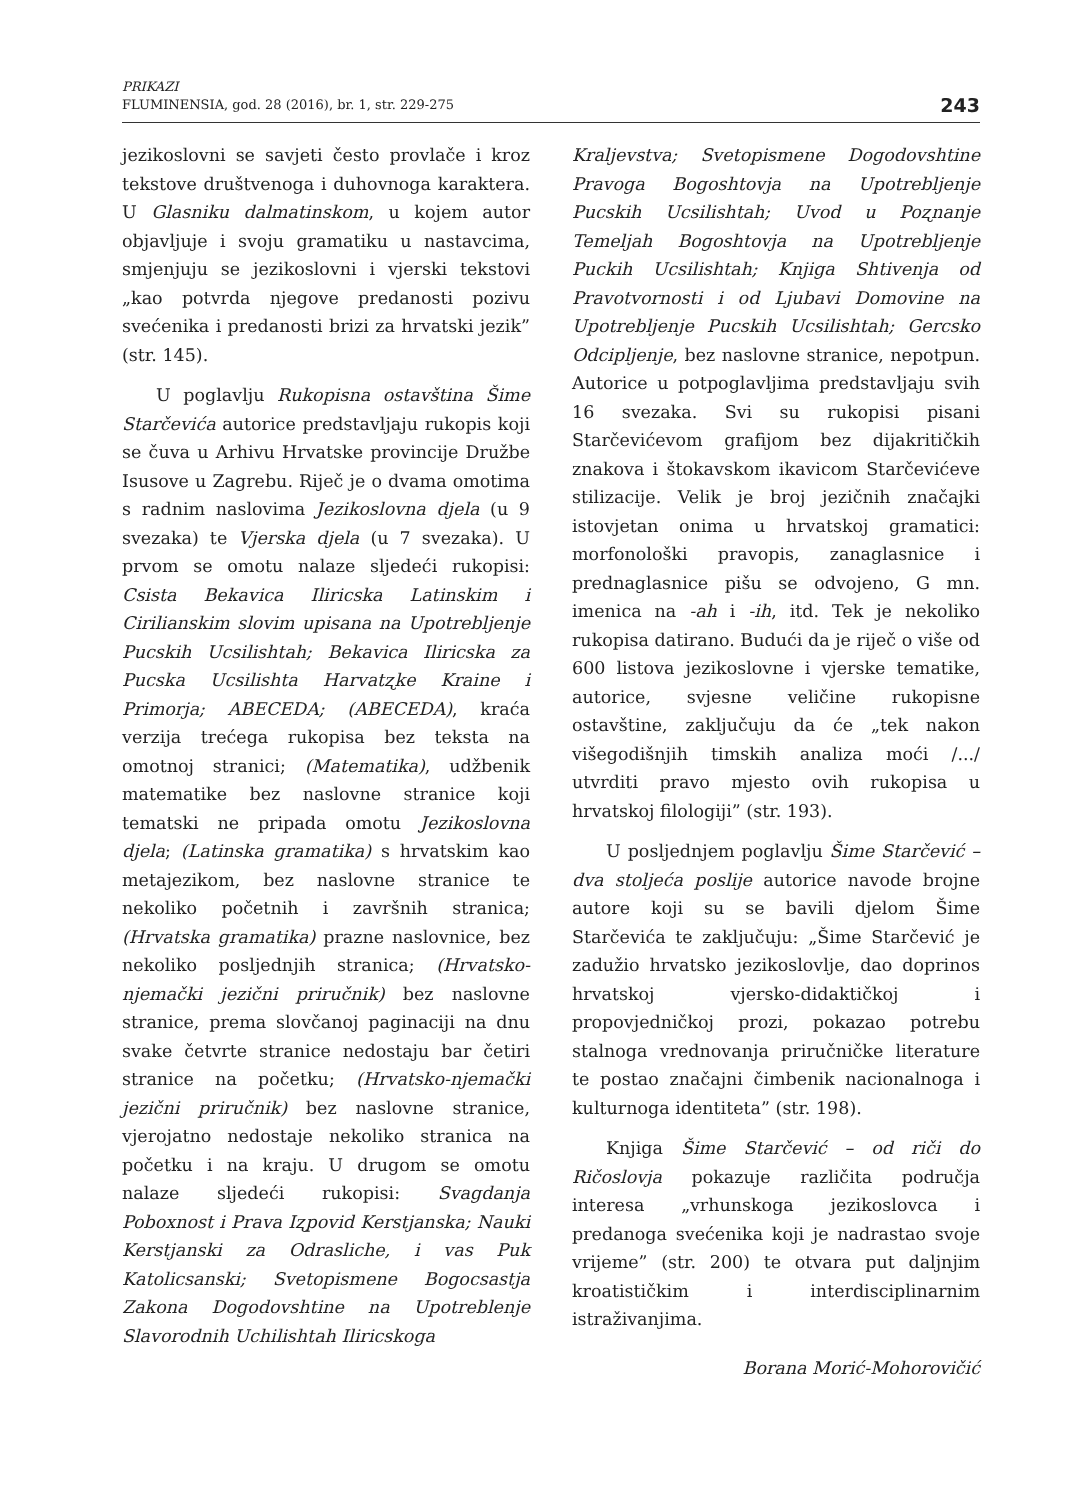PRIKAZI
FLUMINENSIA, god. 28 (2016), br. 1, str. 229-275
243
jezikoslovni se savjeti često provlače i kroz tekstove društvenoga i duhovnoga karaktera. U Glasniku dalmatinskom, u kojem autor objavljuje i svoju gramatiku u nastavcima, smjenjuju se jezikoslovni i vjerski tekstovi „kao potvrda njegove predanosti pozivu svećenika i predanosti brizi za hrvatski jezik” (str. 145).
U poglavlju Rukopisna ostavština Šime Starčevića autorice predstavljaju rukopis koji se čuva u Arhivu Hrvatske provincije Družbe Isusove u Zagrebu. Riječ je o dvama omotima s radnim naslovima Jezikoslovna djela (u 9 svezaka) te Vjerska djela (u 7 svezaka). U prvom se omotu nalaze sljedeći rukopisi: Csista Bekavica Iliricska Latinskim i Cirilianskim slovim upisana na Upotrebljenje Pucskih Ucsilishtah; Bekavica Iliricska za Pucska Ucsilishta Harvatʐke Kraine i Primorja; ABECEDA; (ABECEDA), kraća verzija trećega rukopisa bez teksta na omotnoj stranici; (Matematika), udžbenik matematike bez naslovne stranice koji tematski ne pripada omotu Jezikoslovna djela; (Latinska gramatika) s hrvatskim kao metajezikom, bez naslovne stranice te nekoliko početnih i završnih stranica; (Hrvatska gramatika) prazne naslovnice, bez nekoliko posljednjih stranica; (Hrvatsko-njemački jezični priručnik) bez naslovne stranice, prema slovčanoj paginaciji na dnu svake četvrte stranice nedostaju bar četiri stranice na početku; (Hrvatsko-njemački jezični priručnik) bez naslovne stranice, vjerojatno nedostaje nekoliko stranica na početku i na kraju. U drugom se omotu nalaze sljedeći rukopisi: Svagdanja Poboxnost i Prava Iʐpovid Kerstjanska; Nauki Kerstjanski za Odrasliche, i vas Puk Katolicsanski; Svetopismene Bogocsastja Zakona Dogodovshtine na Upotreblenje Slavorodnih Uchilishtah Iliricskoga
Kraljevstva; Svetopismene Dogodovshtine Pravoga Bogoshtovja na Upotrebljenje Pucskih Ucsilishtah; Uvod u Poʐnanje Temeljah Bogoshtovja na Upotrebljenje Puckih Ucsilishtah; Knjiga Shtivenja od Pravotvornosti i od Ljubavi Domovine na Upotrebljenje Pucskih Ucsilishtah; Gercsko Odcipljenje, bez naslovne stranice, nepotpun. Autorice u potpoglavljima predstavljaju svih 16 svezaka. Svi su rukopisi pisani Starčevićevom grafijom bez dijakritičkih znakova i štokavskom ikavicom Starčevićeve stilizacije. Velik je broj jezičnih značajki istovjetan onima u hrvatskoj gramatici: morfonološki pravopis, zanaglasnice i prednaglasnice pišu se odvojeno, G mn. imenica na -ah i -ih, itd. Tek je nekoliko rukopisa datirano. Budući da je riječ o više od 600 listova jezikoslovne i vjerske tematike, autorice, svjesne veličine rukopisne ostavštine, zaključuju da će „tek nakon višegodišnjih timskih analiza moći /.../ utvrditi pravo mjesto ovih rukopisa u hrvatskoj filologiji” (str. 193).
U posljednjem poglavlju Šime Starčević – dva stoljeća poslije autorice navode brojne autore koji su se bavili djelom Šime Starčevića te zaključuju: „Šime Starčević je zadužio hrvatsko jezikoslovlje, dao doprinos hrvatskoj vjersko-didaktičkoj i propovjedničkoj prozi, pokazao potrebu stalnoga vrednovanja priručničke literature te postao značajni čimbenik nacionalnoga i kulturnoga identiteta” (str. 198).
Knjiga Šime Starčević – od riči do Ričoslovja pokazuje različita područja interesa „vrhunskoga jezikoslovca i predanoga svećenika koji je nadrastao svoje vrijeme” (str. 200) te otvara put daljnjim kroatističkim i interdisciplinarnim istraživanjima.
Borana Morić-Mohorovičić